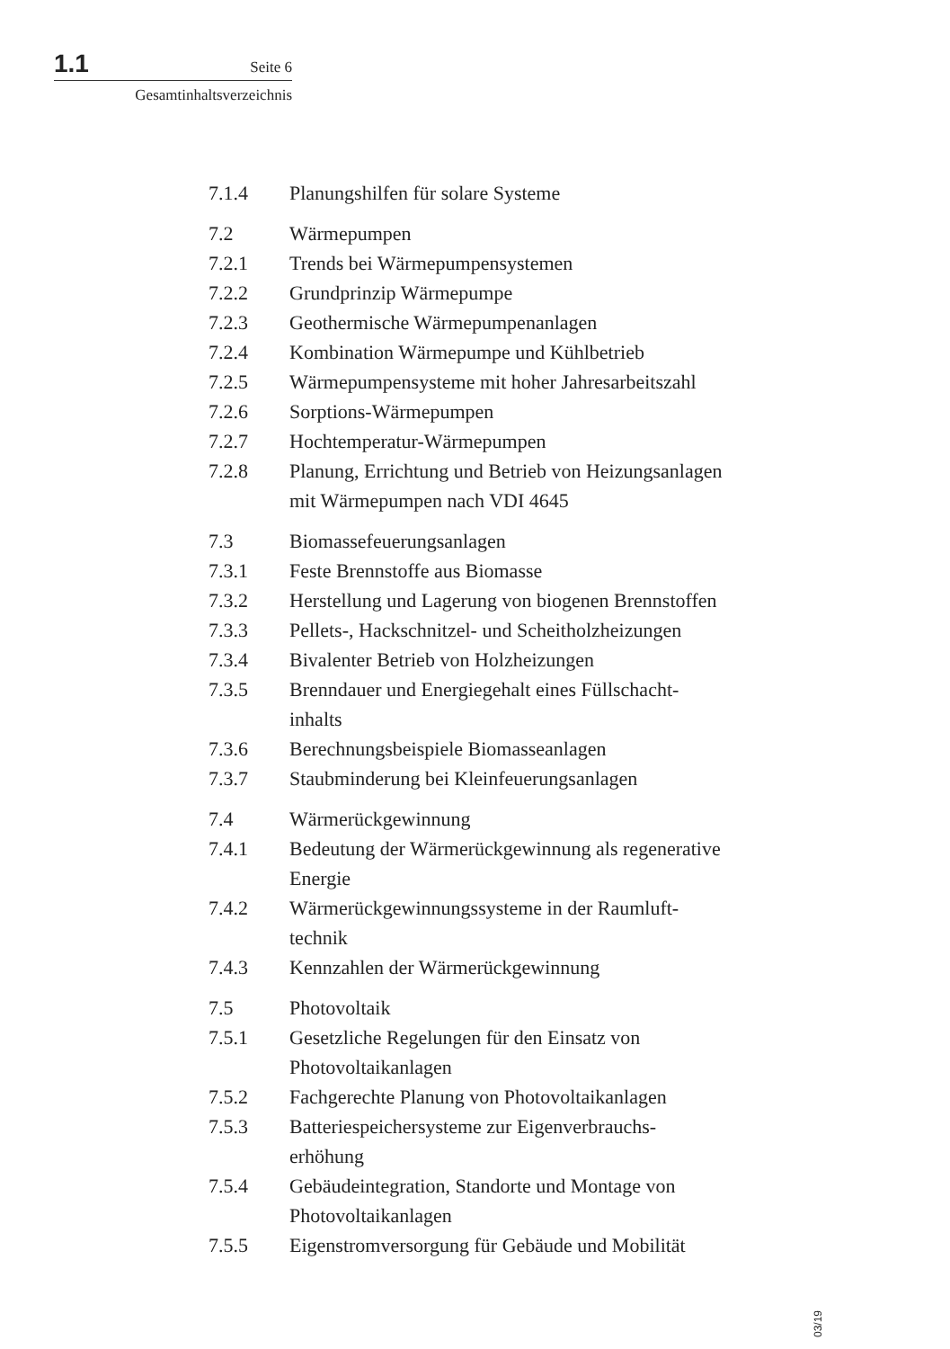1.1 Seite 6
Gesamtinhaltsverzeichnis
7.1.4 Planungshilfen für solare Systeme
7.2 Wärmepumpen
7.2.1 Trends bei Wärmepumpensystemen
7.2.2 Grundprinzip Wärmepumpe
7.2.3 Geothermische Wärmepumpenanlagen
7.2.4 Kombination Wärmepumpe und Kühlbetrieb
7.2.5 Wärmepumpensysteme mit hoher Jahresarbeitszahl
7.2.6 Sorptions-Wärmepumpen
7.2.7 Hochtemperatur-Wärmepumpen
7.2.8 Planung, Errichtung und Betrieb von Heizungsanlagen
mit Wärmepumpen nach VDI 4645
7.3 Biomassefeuerungsanlagen
7.3.1 Feste Brennstoffe aus Biomasse
7.3.2 Herstellung und Lagerung von biogenen Brennstoffen
7.3.3 Pellets-, Hackschnitzel- und Scheitholzheizungen
7.3.4 Bivalenter Betrieb von Holzheizungen
7.3.5 Brenndauer und Energiegehalt eines Füllschacht-
inhalts
7.3.6 Berechnungsbeispiele Biomasseanlagen
7.3.7 Staubminderung bei Kleinfeuerungsanlagen
7.4 Wärmerückgewinnung
7.4.1 Bedeutung der Wärmerückgewinnung als regenerative
Energie
7.4.2 Wärmerückgewinnungssysteme in der Raumluft-
technik
7.4.3 Kennzahlen der Wärmerückgewinnung
7.5 Photovoltaik
7.5.1 Gesetzliche Regelungen für den Einsatz von
Photovoltaikanlagen
7.5.2 Fachgerechte Planung von Photovoltaikanlagen
7.5.3 Batteriespeichersysteme zur Eigenverbrauchs-
erhöhung
7.5.4 Gebäudeintegration, Standorte und Montage von
Photovoltaikanlagen
7.5.5 Eigenstromversorgung für Gebäude und Mobilität
03/19